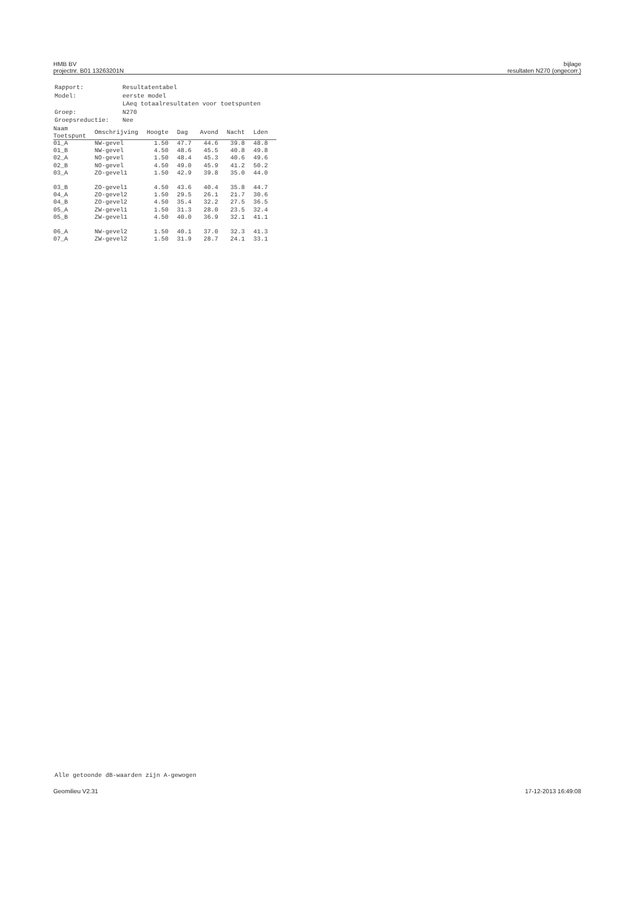HMB BV
projectnr. B01 13263201N
bijlage
resultaten N270 (ongecorr.)
| Rapport: | Resultatentabel |
| Model: | eerste model |
| | LAeq totaalresultaten voor toetspunten |
| Groep: | N270 |
| Groepsreductie: | Nee |
| Naam Toetspunt | Omschrijving | Hoogte | Dag | Avond | Nacht | Lden |
| --- | --- | --- | --- | --- | --- | --- |
| 01_A | NW-gevel | 1.50 | 47.7 | 44.6 | 39.8 | 48.8 |
| 01_B | NW-gevel | 4.50 | 48.6 | 45.5 | 40.8 | 49.8 |
| 02_A | NO-gevel | 1.50 | 48.4 | 45.3 | 40.6 | 49.6 |
| 02_B | NO-gevel | 4.50 | 49.0 | 45.9 | 41.2 | 50.2 |
| 03_A | ZO-gevel1 | 1.50 | 42.9 | 39.8 | 35.0 | 44.0 |
| 03_B | ZO-gevel1 | 4.50 | 43.6 | 40.4 | 35.8 | 44.7 |
| 04_A | ZO-gevel2 | 1.50 | 29.5 | 26.1 | 21.7 | 30.6 |
| 04_B | ZO-gevel2 | 4.50 | 35.4 | 32.2 | 27.5 | 36.5 |
| 05_A | ZW-gevel1 | 1.50 | 31.3 | 28.0 | 23.5 | 32.4 |
| 05_B | ZW-gevel1 | 4.50 | 40.0 | 36.9 | 32.1 | 41.1 |
| 06_A | NW-gevel2 | 1.50 | 40.1 | 37.0 | 32.3 | 41.3 |
| 07_A | ZW-gevel2 | 1.50 | 31.9 | 28.7 | 24.1 | 33.1 |
Alle getoonde dB-waarden zijn A-gewogen
Geomilieu V2.31 17-12-2013 16:49:08